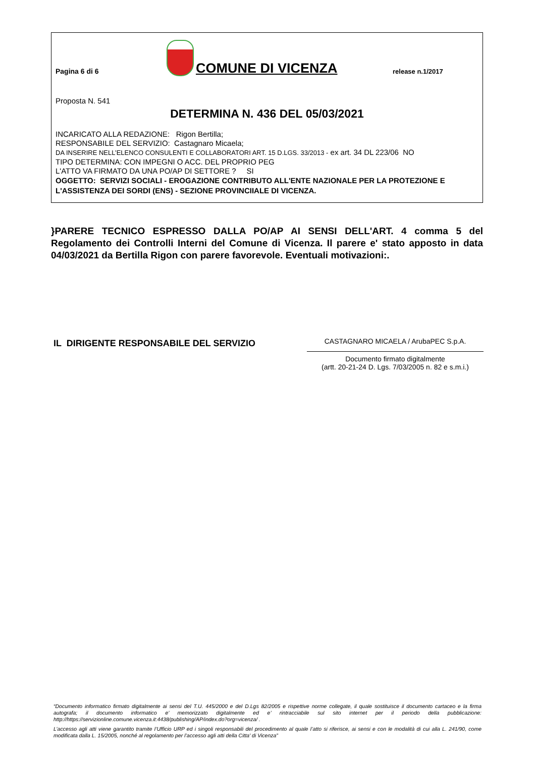Pagina 6 di 6
COMUNE DI VICENZA
release n.1/2017
Proposta N. 541
DETERMINA N. 436 DEL 05/03/2021
INCARICATO ALLA REDAZIONE: Rigon Bertilla;
RESPONSABILE DEL SERVIZIO: Castagnaro Micaela;
DA INSERIRE NELL’ELENCO CONSULENTI E COLLABORATORI ART. 15 D.LGS. 33/2013 - ex art. 34 DL 223/06 NO
TIPO DETERMINA: CON IMPEGNI O ACC. DEL PROPRIO PEG
L'ATTO VA FIRMATO DA UNA PO/AP DI SETTORE ? SI
OGGETTO: SERVIZI SOCIALI - EROGAZIONE CONTRIBUTO ALL'ENTE NAZIONALE PER LA PROTEZIONE E L'ASSISTENZA DEI SORDI (ENS) - SEZIONE PROVINCIIALE DI VICENZA.
}PARERE TECNICO ESPRESSO DALLA PO/AP AI SENSI DELL'ART. 4 comma 5 del Regolamento dei Controlli Interni del Comune di Vicenza. Il parere e' stato apposto in data 04/03/2021 da Bertilla Rigon con parere favorevole. Eventuali motivazioni:.
IL DIRIGENTE RESPONSABILE DEL SERVIZIO
CASTAGNARO MICAELA / ArubaPEC S.p.A.
Documento firmato digitalmente
(artt. 20-21-24 D. Lgs. 7/03/2005 n. 82 e s.m.i.)
“Documento informatico firmato digitalmente ai sensi del T.U. 445/2000 e del D.Lgs 82/2005 e rispettive norme collegate, il quale sostituisce il documento cartaceo e la firma autografa; il documento informatico e’ memorizzato digitalmente ed e’ rintracciabile sul sito internet per il periodo della pubblicazione: http://https://servizionline.comune.vicenza.it:4438/publishing/AP/index.do?org=vicenza/ .
L’accesso agli atti viene garantito tramite l’Ufficio URP ed i singoli responsabili del procedimento al quale l’atto si riferisce, ai sensi e con le modalità di cui alla L. 241/90, come modificata dalla L. 15/2005, nonché al regolamento per l’accesso agli atti della Citta' di Vicenza”